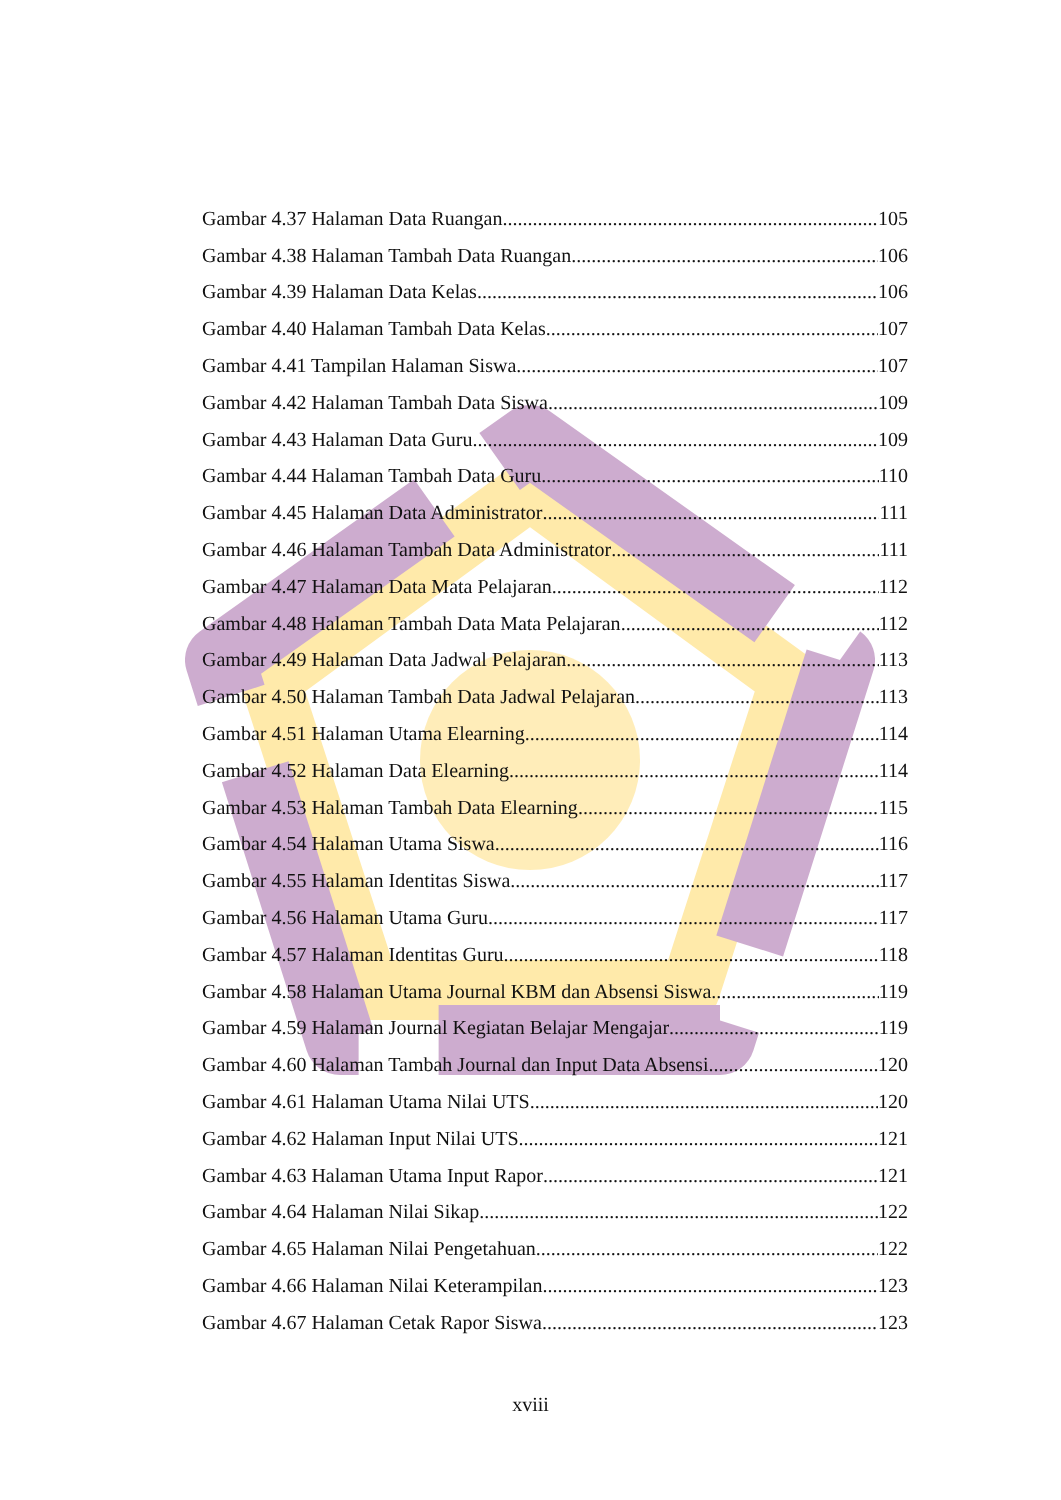Gambar 4.37 Halaman Data Ruangan 105
Gambar 4.38 Halaman Tambah Data Ruangan 106
Gambar 4.39 Halaman Data Kelas 106
Gambar 4.40 Halaman Tambah Data Kelas 107
Gambar 4.41 Tampilan Halaman Siswa 107
Gambar 4.42 Halaman Tambah Data Siswa 109
Gambar 4.43 Halaman Data Guru 109
Gambar 4.44 Halaman Tambah Data Guru 110
Gambar 4.45 Halaman Data Administrator 111
Gambar 4.46 Halaman Tambah Data Administrator 111
Gambar 4.47 Halaman Data Mata Pelajaran 112
Gambar 4.48 Halaman Tambah Data Mata Pelajaran 112
Gambar 4.49 Halaman Data Jadwal Pelajaran 113
Gambar 4.50 Halaman Tambah Data Jadwal Pelajaran 113
Gambar 4.51 Halaman Utama Elearning 114
Gambar 4.52 Halaman Data Elearning 114
Gambar 4.53 Halaman Tambah Data Elearning 115
Gambar 4.54 Halaman Utama Siswa 116
Gambar 4.55 Halaman Identitas Siswa 117
Gambar 4.56 Halaman Utama Guru 117
Gambar 4.57 Halaman Identitas Guru 118
Gambar 4.58 Halaman Utama Journal KBM dan Absensi Siswa 119
Gambar 4.59 Halaman Journal Kegiatan Belajar Mengajar 119
Gambar 4.60 Halaman Tambah Journal dan Input Data Absensi 120
Gambar 4.61 Halaman Utama Nilai UTS 120
Gambar 4.62 Halaman Input Nilai UTS 121
Gambar 4.63 Halaman Utama Input Rapor 121
Gambar 4.64 Halaman Nilai Sikap 122
Gambar 4.65 Halaman Nilai Pengetahuan 122
Gambar 4.66 Halaman Nilai Keterampilan 123
Gambar 4.67 Halaman Cetak Rapor Siswa 123
xviii